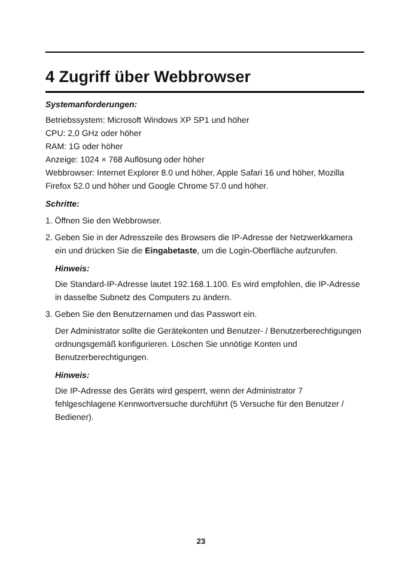4 Zugriff über Webbrowser
Systemanforderungen:
Betriebssystem: Microsoft Windows XP SP1 und höher
CPU: 2,0 GHz oder höher
RAM: 1G oder höher
Anzeige: 1024 × 768 Auflösung oder höher
Webbrowser: Internet Explorer 8.0 und höher, Apple Safari 16 und höher, Mozilla Firefox 52.0 und höher und Google Chrome 57.0 und höher.
Schritte:
1. Öffnen Sie den Webbrowser.
2. Geben Sie in der Adresszeile des Browsers die IP-Adresse der Netzwerkkamera ein und drücken Sie die Eingabetaste, um die Login-Oberfläche aufzurufen.
Hinweis:
Die Standard-IP-Adresse lautet 192.168.1.100. Es wird empfohlen, die IP-Adresse in dasselbe Subnetz des Computers zu ändern.
3. Geben Sie den Benutzernamen und das Passwort ein.
Der Administrator sollte die Gerätekonten und Benutzer- / Benutzerberechtigungen ordnungsgemäß konfigurieren. Löschen Sie unnötige Konten und Benutzerberechtigungen.
Hinweis:
Die IP-Adresse des Geräts wird gesperrt, wenn der Administrator 7 fehlgeschlagene Kennwortversuche durchführt (5 Versuche für den Benutzer / Bediener).
23